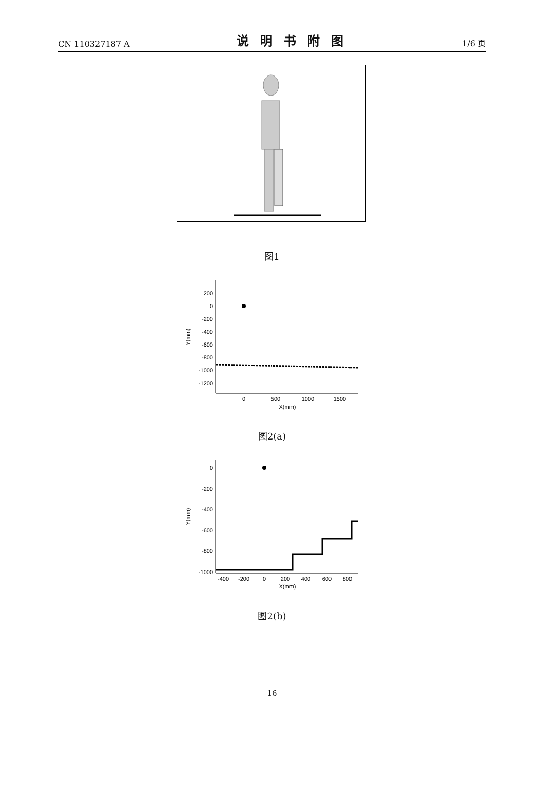CN 110327187 A 说明书附图 1/6 页
图1
200
0
-200
-400
-600
-800
-1000
-1200
0
500
1000
1500
X(mm)
Y(mm)
图2(a)
0
-200
-400
-600
-800
-1000
-400
-200
0
200
400
600
800
X(mm)
Y(mm)
图2(b)
16